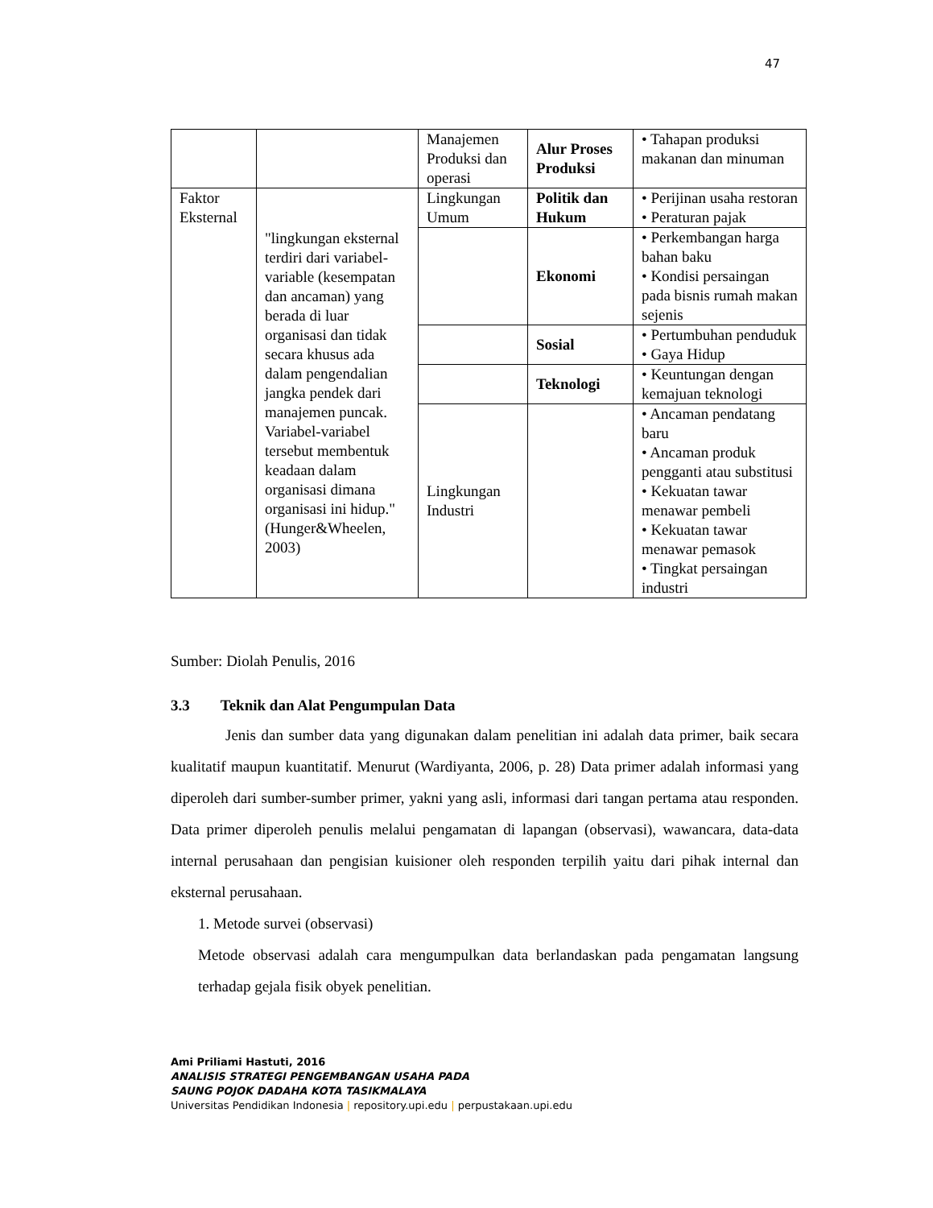47
| | | Manajemen Produksi dan operasi | Alur Proses Produksi | • Tahapan produksi makanan dan minuman |
| Faktor Eksternal | "lingkungan eksternal terdiri dari variabel-variable (kesempatan dan ancaman) yang berada di luar organisasi dan tidak secara khusus ada dalam pengendalian jangka pendek dari manajemen puncak. Variabel-variabel tersebut membentuk keadaan dalam organisasi dimana organisasi ini hidup." (Hunger&Wheelen, 2003) | Lingkungan Umum | Politik dan Hukum | • Perijinan usaha restoran • Peraturan pajak |
| | | | Ekonomi | • Perkembangan harga bahan baku • Kondisi persaingan pada bisnis rumah makan sejenis |
| | | | Sosial | • Pertumbuhan penduduk • Gaya Hidup |
| | | | Teknologi | • Keuntungan dengan kemajuan teknologi |
| | | Lingkungan Industri | | • Ancaman pendatang baru • Ancaman produk pengganti atau substitusi • Kekuatan tawar menawar pembeli • Kekuatan tawar menawar pemasok • Tingkat persaingan industri |
Sumber: Diolah Penulis, 2016
3.3 Teknik dan Alat Pengumpulan Data
Jenis dan sumber data yang digunakan dalam penelitian ini adalah data primer, baik secara kualitatif maupun kuantitatif. Menurut (Wardiyanta, 2006, p. 28) Data primer adalah informasi yang diperoleh dari sumber-sumber primer, yakni yang asli, informasi dari tangan pertama atau responden. Data primer diperoleh penulis melalui pengamatan di lapangan (observasi), wawancara, data-data internal perusahaan dan pengisian kuisioner oleh responden terpilih yaitu dari pihak internal dan eksternal perusahaan.
1. Metode survei (observasi)
Metode observasi adalah cara mengumpulkan data berlandaskan pada pengamatan langsung terhadap gejala fisik obyek penelitian.
Ami Priliami Hastuti, 2016
ANALISIS STRATEGI PENGEMBANGAN USAHA PADA
SAUNG POJOK DADAHA KOTA TASIKMALAYA
Universitas Pendidikan Indonesia | repository.upi.edu | perpustakaan.upi.edu